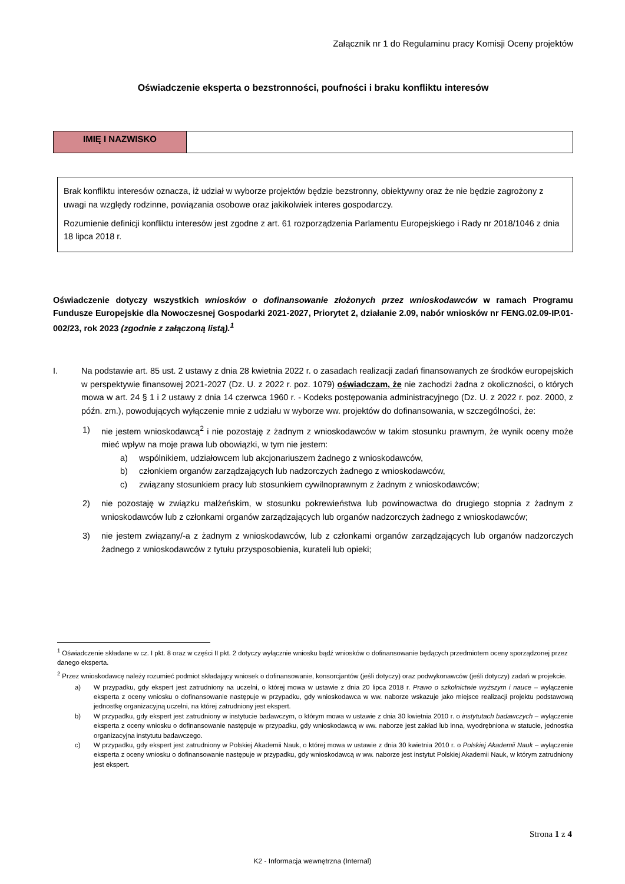Załącznik nr 1 do Regulaminu pracy Komisji Oceny projektów
Oświadczenie eksperta o bezstronności, poufności i braku konfliktu interesów
| IMIĘ I NAZWISKO | |
Brak konfliktu interesów oznacza, iż udział w wyborze projektów będzie bezstronny, obiektywny oraz że nie będzie zagrożony z uwagi na względy rodzinne, powiązania osobowe oraz jakikolwiek interes gospodarczy.
Rozumienie definicji konfliktu interesów jest zgodne z art. 61 rozporządzenia Parlamentu Europejskiego i Rady nr 2018/1046 z dnia 18 lipca 2018 r.
Oświadczenie dotyczy wszystkich wniosków o dofinansowanie złożonych przez wnioskodawców w ramach Programu Fundusze Europejskie dla Nowoczesnej Gospodarki 2021-2027, Priorytet 2, działanie 2.09, nabór wniosków nr FENG.02.09-IP.01-002/23, rok 2023 (zgodnie z załączoną listą).<sup>1</sup>
I. Na podstawie art. 85 ust. 2 ustawy z dnia 28 kwietnia 2022 r. o zasadach realizacji zadań finansowanych ze środków europejskich w perspektywie finansowej 2021-2027 (Dz. U. z 2022 r. poz. 1079) oświadczam, że nie zachodzi żadna z okoliczności, o których mowa w art. 24 § 1 i 2 ustawy z dnia 14 czerwca 1960 r. - Kodeks postępowania administracyjnego (Dz. U. z 2022 r. poz. 2000, z późn. zm.), powodujących wyłączenie mnie z udziału w wyborze ww. projektów do dofinansowania, w szczególności, że:
1) nie jestem wnioskodawcą<sup>2</sup> i nie pozostaję z żadnym z wnioskodawców w takim stosunku prawnym, że wynik oceny może mieć wpływ na moje prawa lub obowiązki, w tym nie jestem:
a) wspólnikiem, udziałowcem lub akcjonariuszem żadnego z wnioskodawców,
b) członkiem organów zarządzających lub nadzorczych żadnego z wnioskodawców,
c) związany stosunkiem pracy lub stosunkiem cywilnoprawnym z żadnym z wnioskodawców;
2) nie pozostaję w związku małżeńskim, w stosunku pokrewieństwa lub powinowactwa do drugiego stopnia z żadnym z wnioskodawców lub z członkami organów zarządzających lub organów nadzorczych żadnego z wnioskodawców;
3) nie jestem związany/-a z żadnym z wnioskodawców, lub z członkami organów zarządzających lub organów nadzorczych żadnego z wnioskodawców z tytułu przysposobienia, kurateli lub opieki;
<sup>1</sup> Oświadczenie składane w cz. I pkt. 8 oraz w części II pkt. 2 dotyczy wyłącznie wniosku bądź wniosków o dofinansowanie będących przedmiotem oceny sporządzonej przez danego eksperta.
<sup>2</sup> Przez wnioskodawcę należy rozumieć podmiot składający wniosek o dofinansowanie, konsorcjantów (jeśli dotyczy) oraz podwykonawców (jeśli dotyczy) zadań w projekcie.
a) W przypadku, gdy ekspert jest zatrudniony na uczelni, o której mowa w ustawie z dnia 20 lipca 2018 r. Prawo o szkolnictwie wyższym i nauce – wyłączenie eksperta z oceny wniosku o dofinansowanie następuje w przypadku, gdy wnioskodawca w ww. naborze wskazuje jako miejsce realizacji projektu podstawową jednostkę organizacyjną uczelni, na której zatrudniony jest ekspert.
b) W przypadku, gdy ekspert jest zatrudniony w instytucie badawczym, o którym mowa w ustawie z dnia 30 kwietnia 2010 r. o instytutach badawczych – wyłączenie eksperta z oceny wniosku o dofinansowanie następuje w przypadku, gdy wnioskodawcą w ww. naborze jest zakład lub inna, wyodrębniona w statucie, jednostka organizacyjna instytutu badawczego.
c) W przypadku, gdy ekspert jest zatrudniony w Polskiej Akademii Nauk, o której mowa w ustawie z dnia 30 kwietnia 2010 r. o Polskiej Akademii Nauk – wyłączenie eksperta z oceny wniosku o dofinansowanie następuje w przypadku, gdy wnioskodawcą w ww. naborze jest instytut Polskiej Akademii Nauk, w którym zatrudniony jest ekspert.
Strona 1 z 4
K2 - Informacja wewnętrzna (Internal)